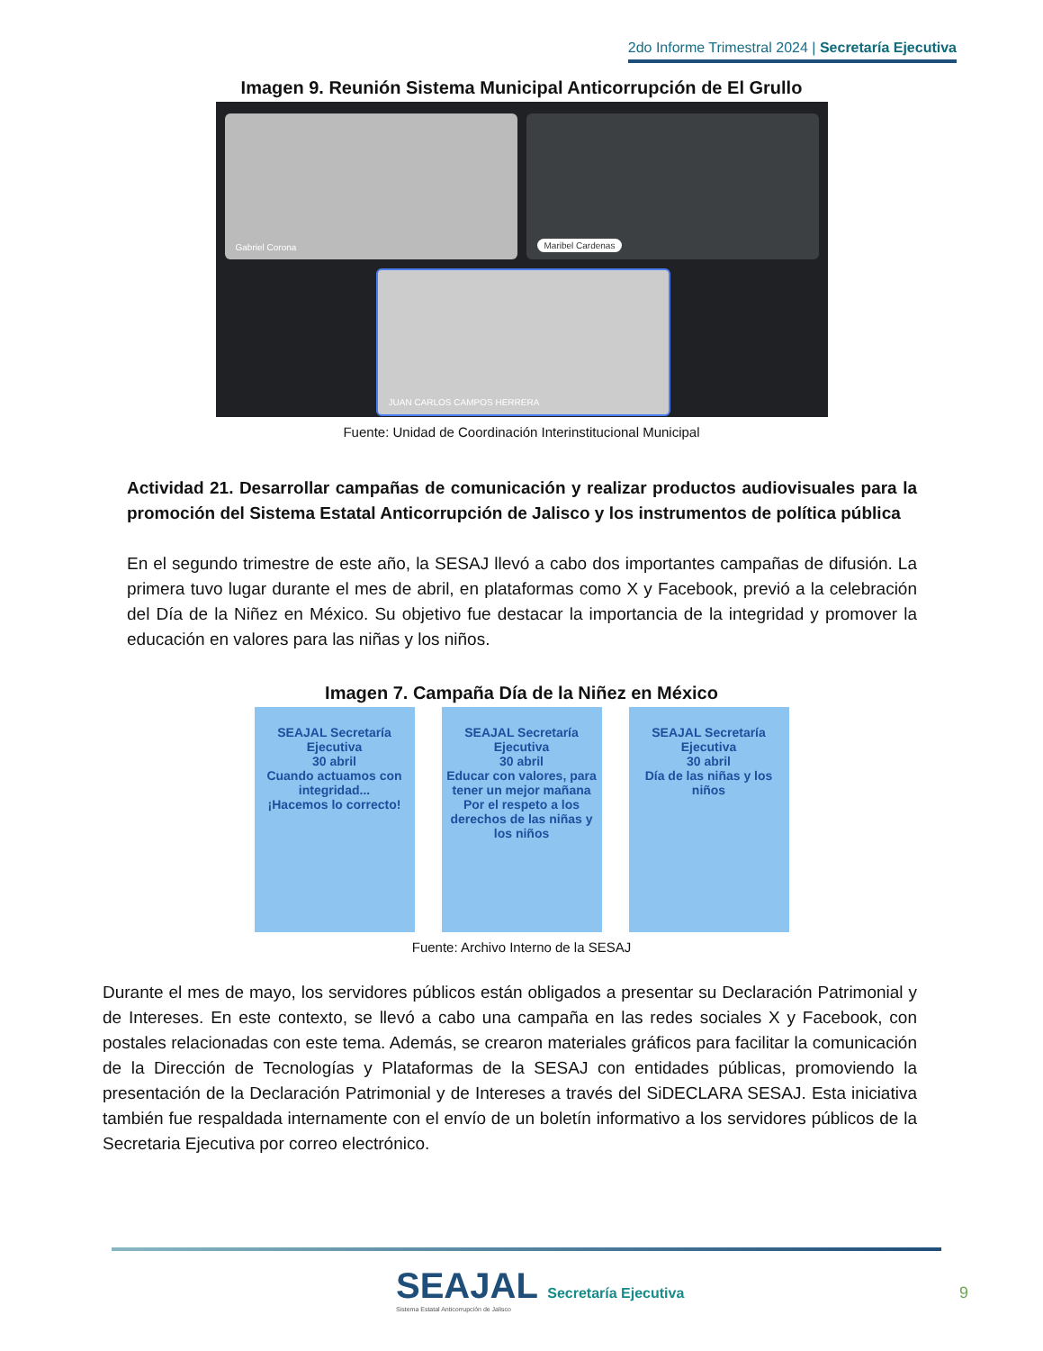2do Informe Trimestral 2024 | Secretaría Ejecutiva
Imagen 9. Reunión Sistema Municipal Anticorrupción de El Grullo
Gabriel Corona Maribel Cardenas
JUAN CARLOS CAMPOS HERRERA
Fuente: Unidad de Coordinación Interinstitucional Municipal
Actividad 21. Desarrollar campañas de comunicación y realizar productos audiovisuales para la promoción del Sistema Estatal Anticorrupción de Jalisco y los instrumentos de política pública
En el segundo trimestre de este año, la SESAJ llevó a cabo dos importantes campañas de difusión. La primera tuvo lugar durante el mes de abril, en plataformas como X y Facebook, previó a la celebración del Día de la Niñez en México. Su objetivo fue destacar la importancia de la integridad y promover la educación en valores para las niñas y los niños.
Imagen 7. Campaña Día de la Niñez en México
SEAJAL Secretaría Ejecutiva
30 abril
Cuando actuamos con integridad...
¡Hacemos lo correcto!
SEAJAL Secretaría Ejecutiva
30 abril
Educar con valores, para tener un mejor mañana
Por el respeto a los derechos de las niñas y los niños
SEAJAL Secretaría Ejecutiva
30 abril
Día de las niñas y los niños
Fuente: Archivo Interno de la SESAJ
Durante el mes de mayo, los servidores públicos están obligados a presentar su Declaración Patrimonial y de Intereses. En este contexto, se llevó a cabo una campaña en las redes sociales X y Facebook, con postales relacionadas con este tema. Además, se crearon materiales gráficos para facilitar la comunicación de la Dirección de Tecnologías y Plataformas de la SESAJ con entidades públicas, promoviendo la presentación de la Declaración Patrimonial y de Intereses a través del SiDECLARA SESAJ. Esta iniciativa también fue respaldada internamente con el envío de un boletín informativo a los servidores públicos de la Secretaria Ejecutiva por correo electrónico.
SEAJAL Secretaría Ejecutiva
Sistema Estatal Anticorrupción de Jalisco
9